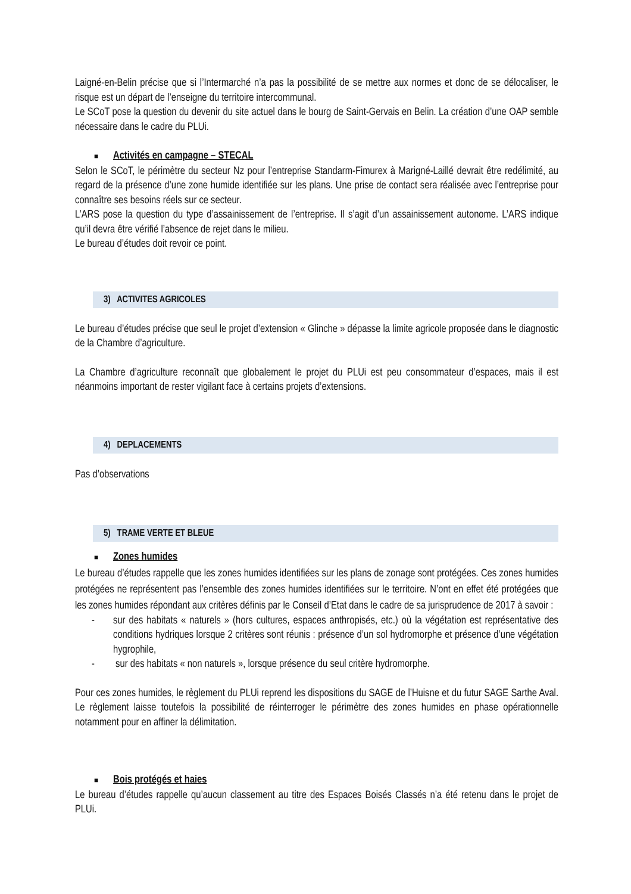Laigné-en-Belin précise que si l’Intermarché n’a pas la possibilité de se mettre aux normes et donc de se délocaliser, le risque est un départ de l’enseigne du territoire intercommunal.
Le SCoT pose la question du devenir du site actuel dans le bourg de Saint-Gervais en Belin. La création d’une OAP semble nécessaire dans le cadre du PLUi.
■ Activités en campagne – STECAL
Selon le SCoT, le périmètre du secteur Nz pour l’entreprise Standarm-Fimurex à Marigné-Laillé devrait être redélimité, au regard de la présence d’une zone humide identifiée sur les plans. Une prise de contact sera réalisée avec l’entreprise pour connaître ses besoins réels sur ce secteur.
L’ARS pose la question du type d’assainissement de l’entreprise. Il s’agit d’un assainissement autonome. L’ARS indique qu’il devra être vérifié l’absence de rejet dans le milieu.
Le bureau d’études doit revoir ce point.
3) ACTIVITES AGRICOLES
Le bureau d’études précise que seul le projet d’extension « Glinche » dépasse la limite agricole proposée dans le diagnostic de la Chambre d’agriculture.
La Chambre d’agriculture reconnaît que globalement le projet du PLUi est peu consommateur d’espaces, mais il est néanmoins important de rester vigilant face à certains projets d’extensions.
4) DEPLACEMENTS
Pas d’observations
5) TRAME VERTE ET BLEUE
■ Zones humides
Le bureau d’études rappelle que les zones humides identifiées sur les plans de zonage sont protégées. Ces zones humides protégées ne représentent pas l’ensemble des zones humides identifiées sur le territoire. N’ont en effet été protégées que les zones humides répondant aux critères définis par le Conseil d’Etat dans le cadre de sa jurisprudence de 2017 à savoir :
- sur des habitats « naturels » (hors cultures, espaces anthropisés, etc.) où la végétation est représentative des conditions hydriques lorsque 2 critères sont réunis : présence d’un sol hydromorphe et présence d’une végétation hygrophile,
- sur des habitats « non naturels », lorsque présence du seul critère hydromorphe.
Pour ces zones humides, le règlement du PLUi reprend les dispositions du SAGE de l’Huisne et du futur SAGE Sarthe Aval. Le règlement laisse toutefois la possibilité de réinterroger le périmètre des zones humides en phase opérationnelle notamment pour en affiner la délimitation.
■ Bois protégés et haies
Le bureau d’études rappelle qu’aucun classement au titre des Espaces Boisés Classés n’a été retenu dans le projet de PLUi.